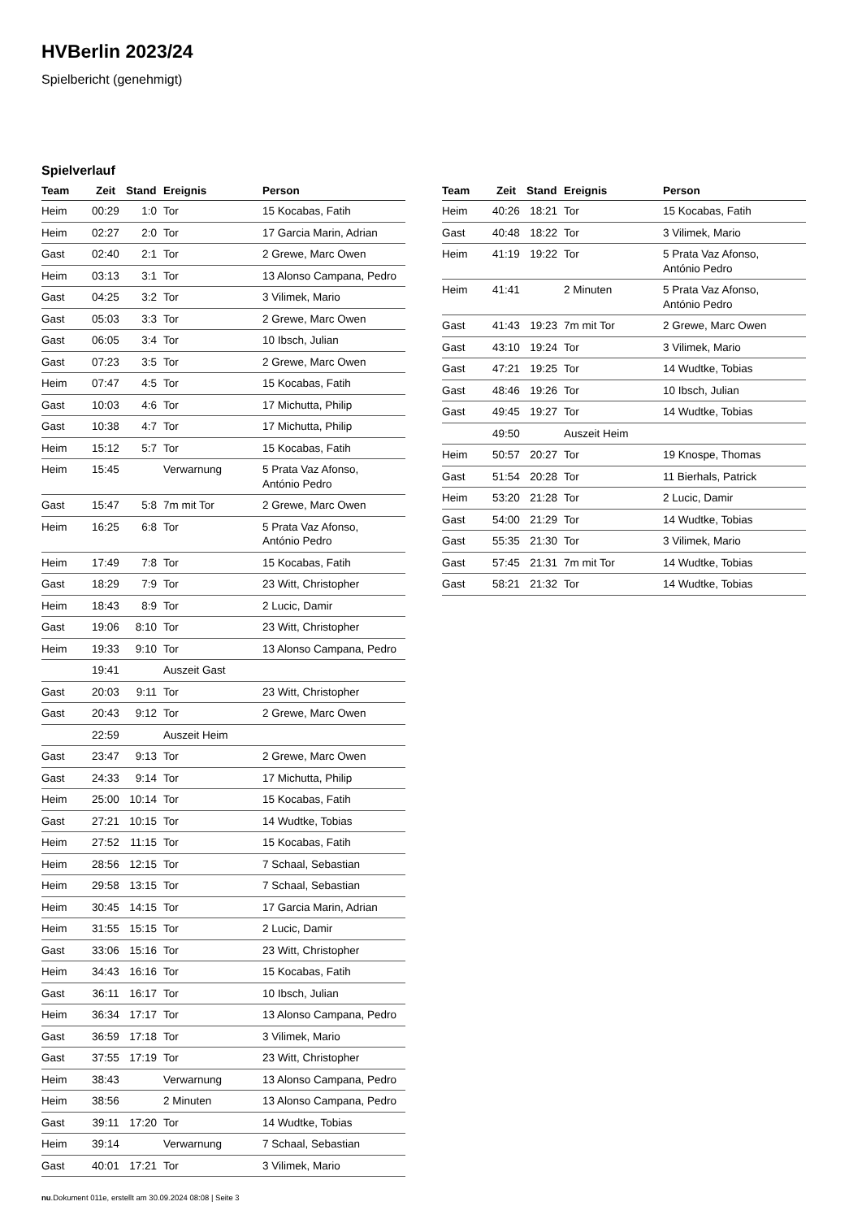HVBerlin 2023/24
Spielbericht (genehmigt)
Spielverlauf
| Team | Zeit | Stand | Ereignis | Person |
| --- | --- | --- | --- | --- |
| Heim | 00:29 | 1:0 | Tor | 15 Kocabas, Fatih |
| Heim | 02:27 | 2:0 | Tor | 17 Garcia Marin, Adrian |
| Gast | 02:40 | 2:1 | Tor | 2 Grewe, Marc Owen |
| Heim | 03:13 | 3:1 | Tor | 13 Alonso Campana, Pedro |
| Gast | 04:25 | 3:2 | Tor | 3 Vilimek, Mario |
| Gast | 05:03 | 3:3 | Tor | 2 Grewe, Marc Owen |
| Gast | 06:05 | 3:4 | Tor | 10 Ibsch, Julian |
| Gast | 07:23 | 3:5 | Tor | 2 Grewe, Marc Owen |
| Heim | 07:47 | 4:5 | Tor | 15 Kocabas, Fatih |
| Gast | 10:03 | 4:6 | Tor | 17 Michutta, Philip |
| Gast | 10:38 | 4:7 | Tor | 17 Michutta, Philip |
| Heim | 15:12 | 5:7 | Tor | 15 Kocabas, Fatih |
| Heim | 15:45 | | Verwarnung | 5 Prata Vaz Afonso, António Pedro |
| Gast | 15:47 | 5:8 | 7m mit Tor | 2 Grewe, Marc Owen |
| Heim | 16:25 | 6:8 | Tor | 5 Prata Vaz Afonso, António Pedro |
| Heim | 17:49 | 7:8 | Tor | 15 Kocabas, Fatih |
| Gast | 18:29 | 7:9 | Tor | 23 Witt, Christopher |
| Heim | 18:43 | 8:9 | Tor | 2 Lucic, Damir |
| Gast | 19:06 | 8:10 | Tor | 23 Witt, Christopher |
| Heim | 19:33 | 9:10 | Tor | 13 Alonso Campana, Pedro |
| | 19:41 | | Auszeit Gast | |
| Gast | 20:03 | 9:11 | Tor | 23 Witt, Christopher |
| Gast | 20:43 | 9:12 | Tor | 2 Grewe, Marc Owen |
| | 22:59 | | Auszeit Heim | |
| Gast | 23:47 | 9:13 | Tor | 2 Grewe, Marc Owen |
| Gast | 24:33 | 9:14 | Tor | 17 Michutta, Philip |
| Heim | 25:00 | 10:14 | Tor | 15 Kocabas, Fatih |
| Gast | 27:21 | 10:15 | Tor | 14 Wudtke, Tobias |
| Heim | 27:52 | 11:15 | Tor | 15 Kocabas, Fatih |
| Heim | 28:56 | 12:15 | Tor | 7 Schaal, Sebastian |
| Heim | 29:58 | 13:15 | Tor | 7 Schaal, Sebastian |
| Heim | 30:45 | 14:15 | Tor | 17 Garcia Marin, Adrian |
| Heim | 31:55 | 15:15 | Tor | 2 Lucic, Damir |
| Gast | 33:06 | 15:16 | Tor | 23 Witt, Christopher |
| Heim | 34:43 | 16:16 | Tor | 15 Kocabas, Fatih |
| Gast | 36:11 | 16:17 | Tor | 10 Ibsch, Julian |
| Heim | 36:34 | 17:17 | Tor | 13 Alonso Campana, Pedro |
| Gast | 36:59 | 17:18 | Tor | 3 Vilimek, Mario |
| Gast | 37:55 | 17:19 | Tor | 23 Witt, Christopher |
| Heim | 38:43 | | Verwarnung | 13 Alonso Campana, Pedro |
| Heim | 38:56 | | 2 Minuten | 13 Alonso Campana, Pedro |
| Gast | 39:11 | 17:20 | Tor | 14 Wudtke, Tobias |
| Heim | 39:14 | | Verwarnung | 7 Schaal, Sebastian |
| Gast | 40:01 | 17:21 | Tor | 3 Vilimek, Mario |
| Team | Zeit | Stand | Ereignis | Person |
| --- | --- | --- | --- | --- |
| Heim | 40:26 | 18:21 | Tor | 15 Kocabas, Fatih |
| Gast | 40:48 | 18:22 | Tor | 3 Vilimek, Mario |
| Heim | 41:19 | 19:22 | Tor | 5 Prata Vaz Afonso, António Pedro |
| Heim | 41:41 | | 2 Minuten | 5 Prata Vaz Afonso, António Pedro |
| Gast | 41:43 | 19:23 | 7m mit Tor | 2 Grewe, Marc Owen |
| Gast | 43:10 | 19:24 | Tor | 3 Vilimek, Mario |
| Gast | 47:21 | 19:25 | Tor | 14 Wudtke, Tobias |
| Gast | 48:46 | 19:26 | Tor | 10 Ibsch, Julian |
| Gast | 49:45 | 19:27 | Tor | 14 Wudtke, Tobias |
| | 49:50 | | Auszeit Heim | |
| Heim | 50:57 | 20:27 | Tor | 19 Knospe, Thomas |
| Gast | 51:54 | 20:28 | Tor | 11 Bierhals, Patrick |
| Heim | 53:20 | 21:28 | Tor | 2 Lucic, Damir |
| Gast | 54:00 | 21:29 | Tor | 14 Wudtke, Tobias |
| Gast | 55:35 | 21:30 | Tor | 3 Vilimek, Mario |
| Gast | 57:45 | 21:31 | 7m mit Tor | 14 Wudtke, Tobias |
| Gast | 58:21 | 21:32 | Tor | 14 Wudtke, Tobias |
nu.Dokument 011e, erstellt am 30.09.2024 08:08 | Seite 3